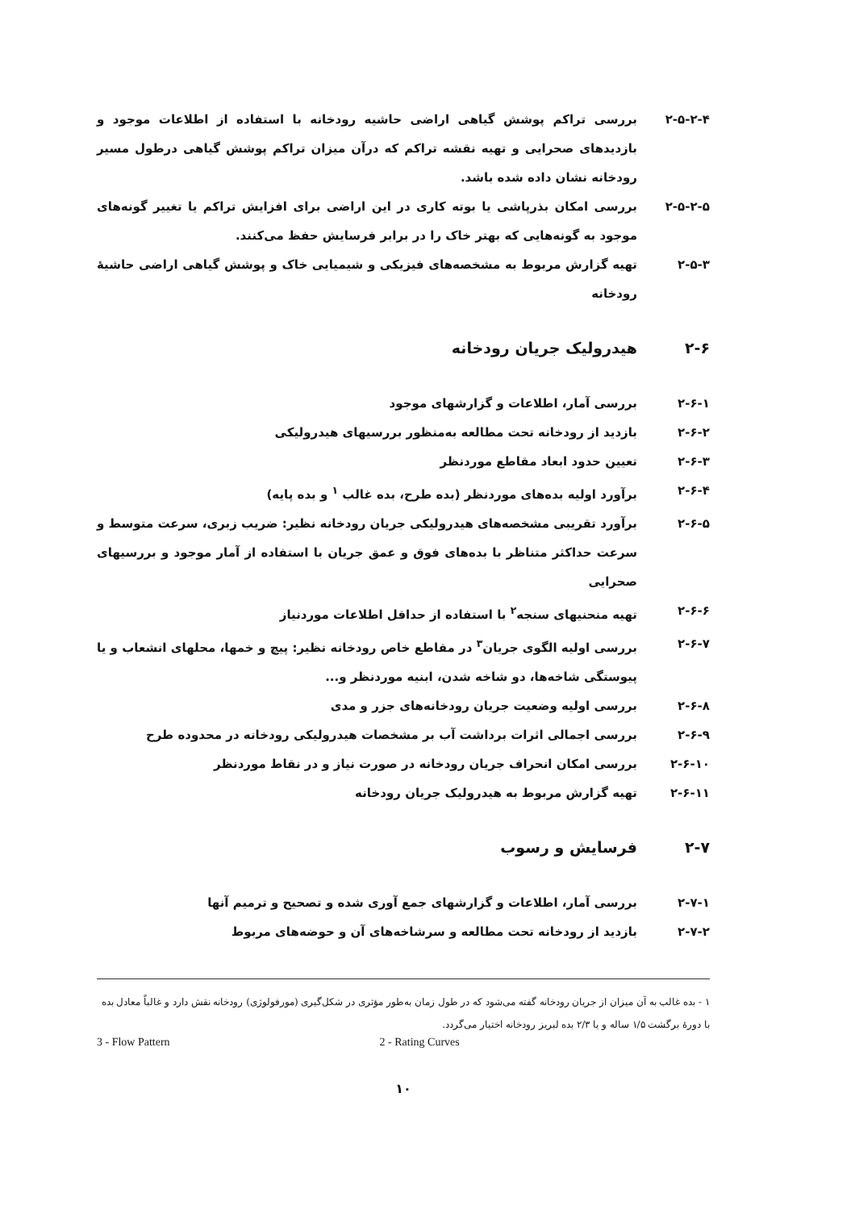۲-۵-۲-۴ بررسی تراکم پوشش گیاهی اراضی حاشیه رودخانه با استفاده از اطلاعات موجود و بازدیدهای صحرایی و تهیه نقشه تراکم که درآن میزان تراکم پوشش گیاهی درطول مسیر رودخانه نشان داده شده باشد.
۲-۵-۲-۵ بررسی امکان بذرپاشی یا بوته کاری در این اراضی برای افزایش تراکم یا تغییر گونه‌های موجود به گونه‌هایی که بهتر خاک را در برابر فرسایش حفظ می‌کنند.
۲-۵-۳ تهیه گزارش مربوط به مشخصه‌های فیزیکی و شیمیایی خاک و پوشش گیاهی اراضی حاشیهٔ رودخانه
۲-۶ هیدرولیک جریان رودخانه
۲-۶-۱ بررسی آمار، اطلاعات و گزارشهای موجود
۲-۶-۲ بازدید از رودخانه تحت مطالعه به‌منظور بررسیهای هیدرولیکی
۲-۶-۳ تعیین حدود ابعاد مقاطع موردنظر
۲-۶-۴ برآورد اولیه بده‌های موردنظر (بده طرح، بده غالب <sup>۱</sup> و بده پایه)
۲-۶-۵ برآورد تقریبی مشخصه‌های هیدرولیکی جریان رودخانه نظیر: ضریب زبری، سرعت متوسط و سرعت حداکثر متناظر با بده‌های فوق و عمق جریان با استفاده از آمار موجود و بررسیهای صحرایی
۲-۶-۶ تهیه منحنیهای سنجه<sup>۲</sup> با استفاده از حداقل اطلاعات موردنیاز
۲-۶-۷ بررسی اولیه الگوی جریان<sup>۳</sup> در مقاطع خاص رودخانه نظیر: پیچ و خمها، محلهای انشعاب و یا پیوستگی شاخه‌ها، دو شاخه شدن، ابنیه موردنظر و...
۲-۶-۸ بررسی اولیه وضعیت جریان رودخانه‌های جزر و مدی
۲-۶-۹ بررسی اجمالی اثرات برداشت آب بر مشخصات هیدرولیکی رودخانه در محدوده طرح
۲-۶-۱۰ بررسی امکان انحراف جریان رودخانه در صورت نیاز و در نقاط موردنظر
۲-۶-۱۱ تهیه گزارش مربوط به هیدرولیک جریان رودخانه
۲-۷ فرسایش و رسوب
۲-۷-۱ بررسی آمار، اطلاعات و گزارشهای جمع آوری شده و تصحیح و ترمیم آنها
۲-۷-۲ بازدید از رودخانه تحت مطالعه و سرشاخه‌های آن و حوضه‌های مربوط
۱ - بده غالب به آن میزان از جریان رودخانه گفته می‌شود که در طول زمان به‌طور مؤثری در شکل‌گیری (مورفولوژی) رودخانه نقش دارد و غالباً معادل بده با دورهٔ برگشت ۱/۵ ساله و یا ۲/۳ بده لبریز رودخانه اختیار می‌گردد.
2 - Rating Curves 3 - Flow Pattern
۱۰